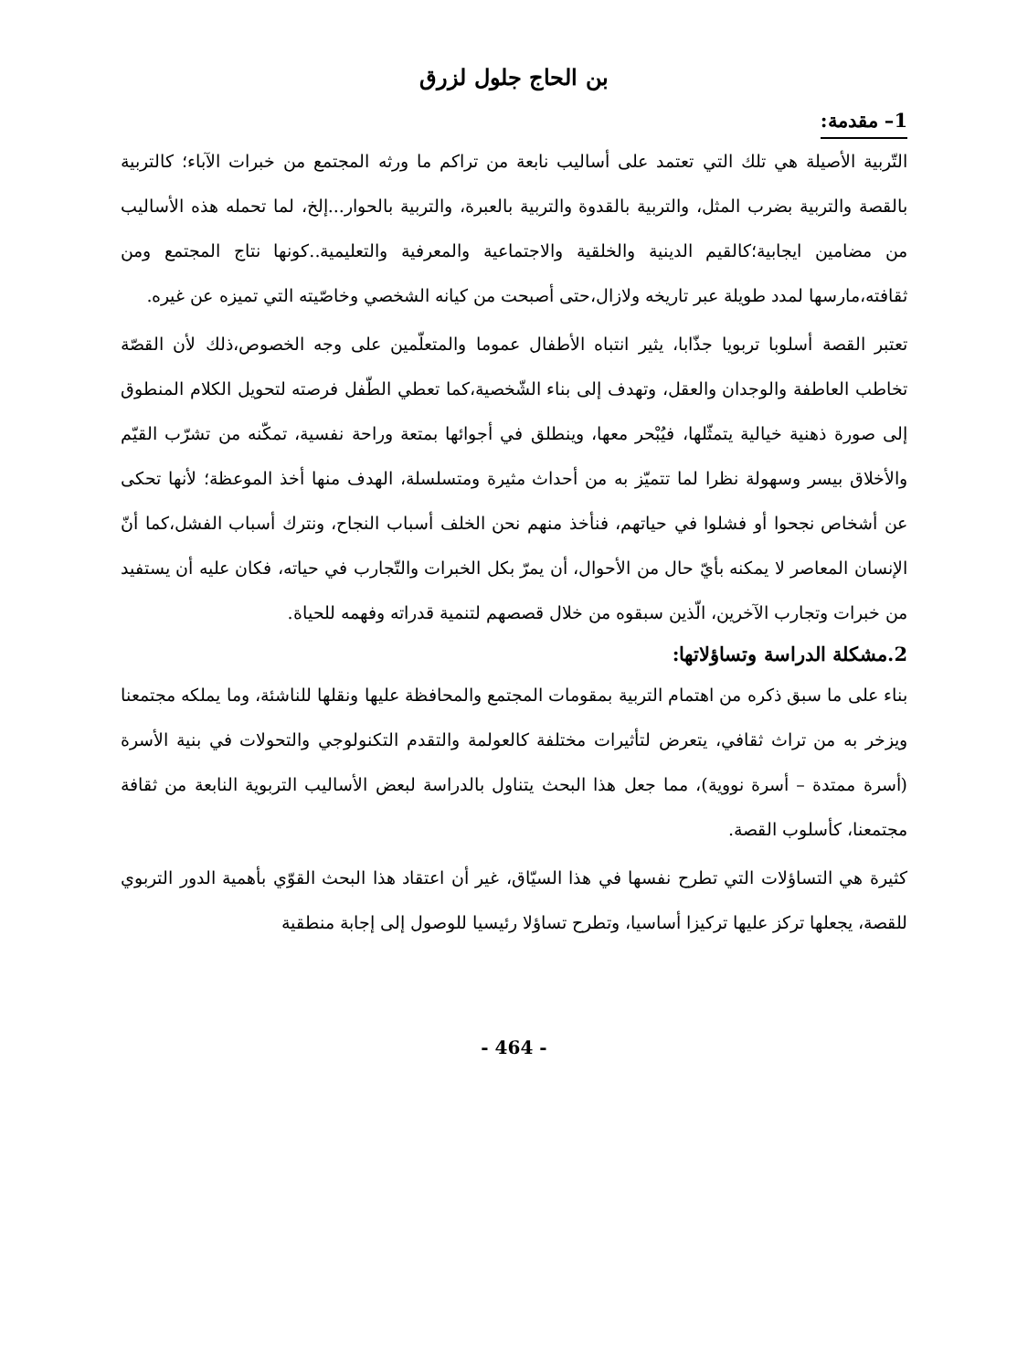بن الحاج جلول لزرق
1– مقدمة:
التّربية الأصيلة هي تلك التي تعتمد على أساليب نابعة من تراكم ما ورثه المجتمع من خبرات الآباء؛ كالتربية بالقصة والتربية بضرب المثل، والتربية بالقدوة والتربية بالعبرة، والتربية بالحوار...إلخ، لما تحمله هذه الأساليب من مضامين ايجابية؛كالقيم الدينية والخلقية والاجتماعية والمعرفية والتعليمية..كونها نتاج المجتمع ومن ثقافته،مارسها لمدد طويلة عبر تاريخه ولازال،حتى أصبحت من كيانه الشخصي وخاصّيته التي تميزه عن غيره.
تعتبر القصة أسلوبا تربويا جذّابا، يثير انتباه الأطفال عموما والمتعلّمين على وجه الخصوص،ذلك لأن القصّة تخاطب العاطفة والوجدان والعقل، وتهدف إلى بناء الشّخصية،كما تعطي الطّفل فرصته لتحويل الكلام المنطوق إلى صورة ذهنية خيالية يتمثّلها، فيُبْحر معها، وينطلق في أجوائها بمتعة وراحة نفسية، تمكّنه من تشرّب القيّم والأخلاق بيسر وسهولة نظرا لما تتميّز به من أحداث مثيرة ومتسلسلة، الهدف منها أخذ الموعظة؛ لأنها تحكى عن أشخاص نجحوا أو فشلوا في حياتهم، فنأخذ منهم نحن الخلف أسباب النجاح، ونترك أسباب الفشل،كما أنّ الإنسان المعاصر لا يمكنه بأيّ حال من الأحوال، أن يمرّ بكل الخبرات والتّجارب في حياته، فكان عليه أن يستفيد من خبرات وتجارب الآخرين، الّذين سبقوه من خلال قصصهم لتنمية قدراته وفهمه للحياة.
2.مشكلة الدراسة وتساؤلاتها:
بناء على ما سبق ذكره من اهتمام التربية بمقومات المجتمع والمحافظة عليها ونقلها للناشئة، وما يملكه مجتمعنا ويزخر به من تراث ثقافي، يتعرض لتأثيرات مختلفة كالعولمة والتقدم التكنولوجي والتحولات في بنية الأسرة (أسرة ممتدة – أسرة نووية)، مما جعل هذا البحث يتناول بالدراسة لبعض الأساليب التربوية النابعة من ثقافة مجتمعنا، كأسلوب القصة.
كثيرة هي التساؤلات التي تطرح نفسها في هذا السيّاق، غير أن اعتقاد هذا البحث القوّي بأهمية الدور التربوي للقصة، يجعلها تركز عليها تركيزا أساسيا، وتطرح تساؤلا رئيسيا للوصول إلى إجابة منطقية
- 464 -